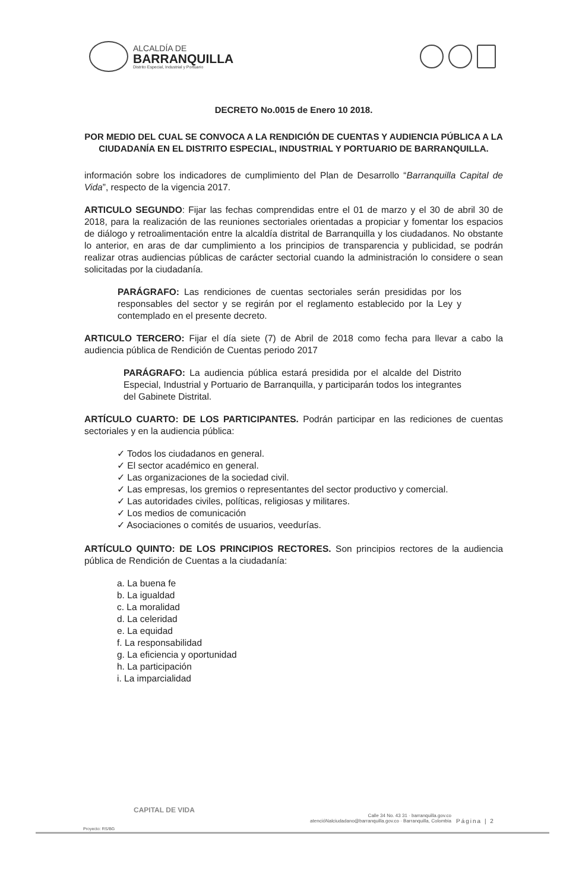ALCALDÍA DE
BARRANQUILLA
Distrito Especial, Industrial y Portuario
DECRETO No.0015 de Enero 10 2018.
POR MEDIO DEL CUAL SE CONVOCA A LA RENDICIÓN DE CUENTAS Y AUDIENCIA PÚBLICA A LA CIUDADANÍA EN EL DISTRITO ESPECIAL, INDUSTRIAL Y PORTUARIO DE BARRANQUILLA.
información sobre los indicadores de cumplimiento del Plan de Desarrollo “Barranquilla Capital de Vida”, respecto de la vigencia 2017.
ARTICULO SEGUNDO: Fijar las fechas comprendidas entre el 01 de marzo y el 30 de abril 30 de 2018, para la realización de las reuniones sectoriales orientadas a propiciar y fomentar los espacios de diálogo y retroalimentación entre la alcaldía distrital de Barranquilla y los ciudadanos. No obstante lo anterior, en aras de dar cumplimiento a los principios de transparencia y publicidad, se podrán realizar otras audiencias públicas de carácter sectorial cuando la administración lo considere o sean solicitadas por la ciudadanía.
PARÁGRAFO: Las rendiciones de cuentas sectoriales serán presididas por los responsables del sector y se regirán por el reglamento establecido por la Ley y contemplado en el presente decreto.
ARTICULO TERCERO: Fijar el día siete (7) de Abril de 2018 como fecha para llevar a cabo la audiencia pública de Rendición de Cuentas periodo 2017
PARÁGRAFO: La audiencia pública estará presidida por el alcalde del Distrito Especial, Industrial y Portuario de Barranquilla, y participarán todos los integrantes del Gabinete Distrital.
ARTÍCULO CUARTO: DE LOS PARTICIPANTES. Podrán participar en las rediciones de cuentas sectoriales y en la audiencia pública:
✓ Todos los ciudadanos en general.
✓ El sector académico en general.
✓ Las organizaciones de la sociedad civil.
✓ Las empresas, los gremios o representantes del sector productivo y comercial.
✓ Las autoridades civiles, políticas, religiosas y militares.
✓ Los medios de comunicación
✓ Asociaciones o comités de usuarios, veedurías.
ARTÍCULO QUINTO: DE LOS PRINCIPIOS RECTORES. Son principios rectores de la audiencia pública de Rendición de Cuentas a la ciudadanía:
a. La buena fe
b. La igualdad
c. La moralidad
d. La celeridad
e. La equidad
f. La responsabilidad
g. La eficiencia y oportunidad
h. La participación
i. La imparcialidad
CAPITAL DE VIDA
Calle 34 No. 43 31 · barranquilla.gov.co
atencióNalciudadano@barranquilla.gov.co · Barranquilla, Colombia
Página | 2
Proyecto: RS/BG